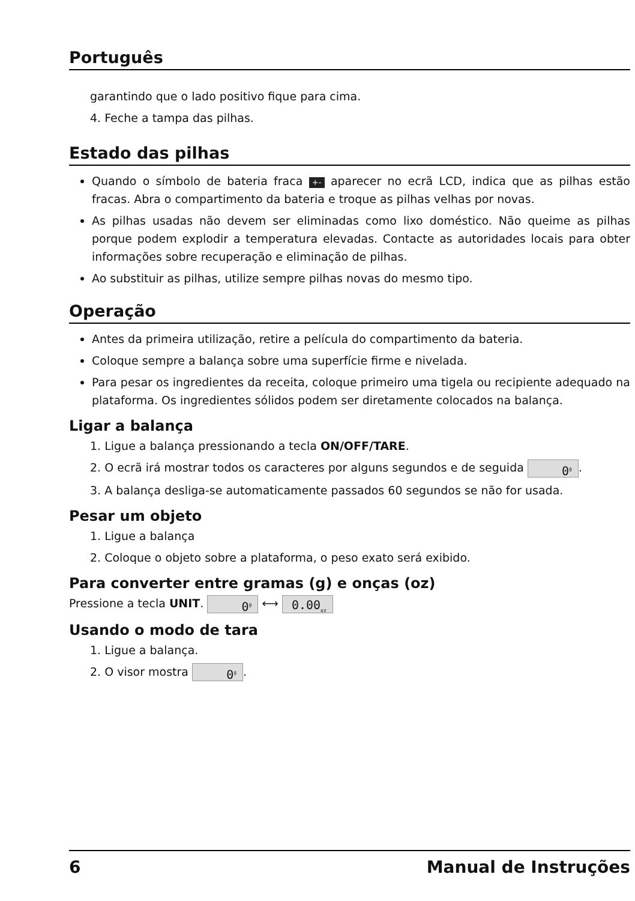Português
garantindo que o lado positivo fique para cima.
4. Feche a tampa das pilhas.
Estado das pilhas
Quando o símbolo de bateria fraca +- aparecer no ecrã LCD, indica que as pilhas estão fracas. Abra o compartimento da bateria e troque as pilhas velhas por novas.
As pilhas usadas não devem ser eliminadas como lixo doméstico. Não queime as pilhas porque podem explodir a temperatura elevadas. Contacte as autoridades locais para obter informações sobre recuperação e eliminação de pilhas.
Ao substituir as pilhas, utilize sempre pilhas novas do mesmo tipo.
Operação
Antes da primeira utilização, retire a película do compartimento da bateria.
Coloque sempre a balança sobre uma superfície firme e nivelada.
Para pesar os ingredientes da receita, coloque primeiro uma tigela ou recipiente adequado na plataforma. Os ingredientes sólidos podem ser diretamente colocados na balança.
Ligar a balança
1. Ligue a balança pressionando a tecla ON/OFF/TARE.
2. O ecrã irá mostrar todos os caracteres por alguns segundos e de seguida 0<sup>g</sup>.
3. A balança desliga-se automaticamente passados 60 segundos se não for usada.
Pesar um objeto
1. Ligue a balança
2. Coloque o objeto sobre a plataforma, o peso exato será exibido.
Para converter entre gramas (g) e onças (oz)
Pressione a tecla UNIT. 0<sup>g</sup> ⟷ 0.00<sub>oz</sub>
Usando o modo de tara
1. Ligue a balança.
2. O visor mostra 0<sup>g</sup>.
6 Manual de Instruções